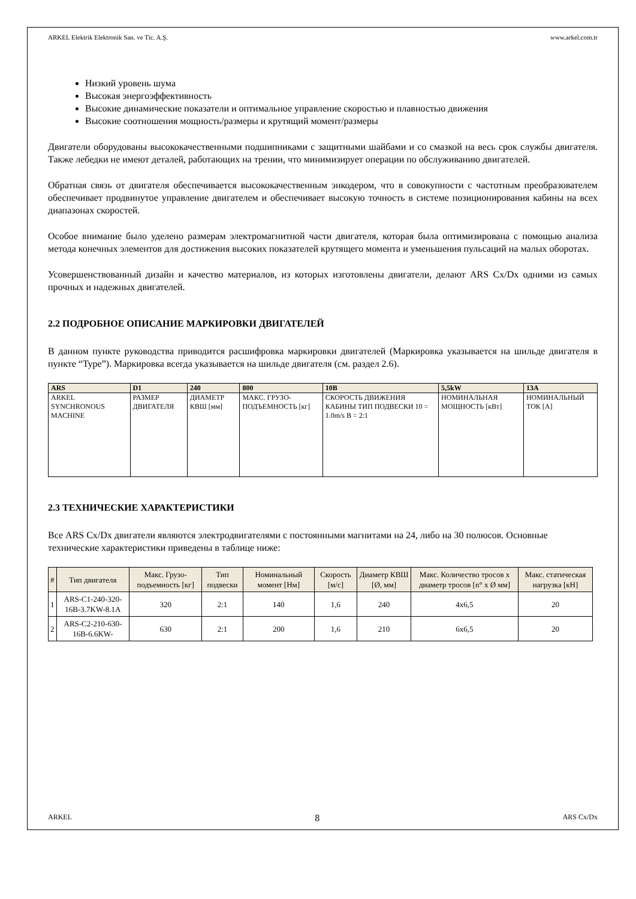ARKEL Elektrik Elektronik San. ve Tic. A.Ş. www.arkel.com.tr
Низкий уровень шума
Высокая энергоэффективность
Высокие динамические показатели и оптимальное управление скоростью и плавностью движения
Высокие соотношения мощность/размеры и крутящий момент/размеры
Двигатели оборудованы высококачественными подшипниками с защитными шайбами и со смазкой на весь срок службы двигателя. Также лебедки не имеют деталей, работающих на трении, что минимизирует операции по обслуживанию двигателей.
Обратная связь от двигателя обеспечивается высококачественным энкодером, что в совокупности с частотным преобразователем обеспечивает продвинутое управление двигателем и обеспечивает высокую точность в системе позиционирования кабины на всех диапазонах скоростей.
Особое внимание было уделено размерам электромагнитной части двигателя, которая была оптимизирована с помощью анализа метода конечных элементов для достижения высоких показателей крутящего момента и уменьшения пульсаций на малых оборотах.
Усовершенствованный дизайн и качество материалов, из которых изготовлены двигатели, делают ARS Cx/Dx одними из самых прочных и надежных двигателей.
2.2 ПОДРОБНОЕ ОПИСАНИЕ МАРКИРОВКИ ДВИГАТЕЛЕЙ
В данном пункте руководства приводится расшифровка маркировки двигателей (Маркировка указывается на шильде двигателя в пункте “Type”). Маркировка всегда указывается на шильде двигателя (см. раздел 2.6).
| ARS | D1 | 240 | 800 | 10B | 5,5kW | 13A |
| --- | --- | --- | --- | --- | --- | --- |
| ARKEL SYNCHRONOUS MACHINE | РАЗМЕР ДВИГАТЕЛЯ | ДИАМЕТР КВШ [мм] | МАКС. ГРУЗО-ПОДЪЕМНОСТЬ [кг] | СКОРОСТЬ ДВИЖЕНИЯ КАБИНЫ ТИП ПОДВЕСКИ 10 = 1.0m/s B = 2:1 | НОМИНАЛЬНАЯ МОЩНОСТЬ [кВт] | НОМИНАЛЬНЫЙ ТОК [A] |
2.3 ТЕХНИЧЕСКИЕ ХАРАКТЕРИСТИКИ
Все ARS Cx/Dx двигатели являются электродвигателями с постоянными магнитами на 24, либо на 30 полюсов. Основные технические характеристики приведены в таблице ниже:
| # | Тип двигателя | Макс. Грузо-подъемность [кг] | Тип подвески | Номинальный момент [Нм] | Скорость [м/с] | Диаметр КВШ [Ø, мм] | Макс. Количество тросов x диаметр тросов [n° x Ø мм] | Макс. статическая нагрузка [кН] |
| --- | --- | --- | --- | --- | --- | --- | --- | --- |
| 1 | ARS-C1-240-320-16B-3.7KW-8.1A | 320 | 2:1 | 140 | 1,6 | 240 | 4x6,5 | 20 |
| 2 | ARS-C2-210-630-16B-6.6KW- | 630 | 2:1 | 200 | 1,6 | 210 | 6x6,5 | 20 |
ARKEL 8 ARS Cx/Dx